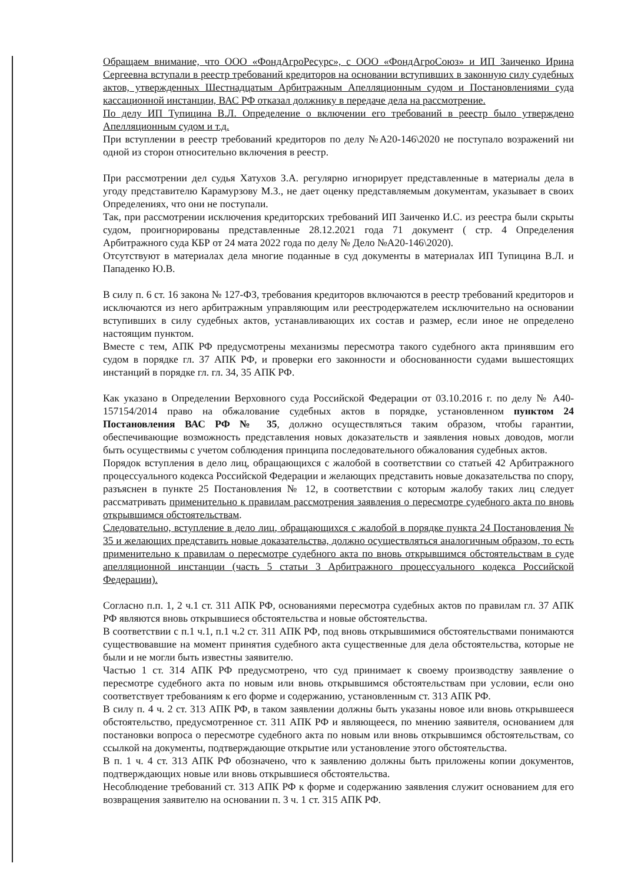Обращаем внимание, что ООО «ФондАгроРесурс», с ООО «ФондАгроСоюз» и ИП Заиченко Ирина Сергеевна вступали в реестр требований кредиторов на основании вступивших в законную силу судебных актов, утвержденных Шестнадцатым Арбитражным Апелляционным судом и Постановлениями суда кассационной инстанции, ВАС РФ отказал должнику в передаче дела на рассмотрение.
По делу ИП Тупицина В.Л. Определение о включении его требований в реестр было утверждено Апелляционным судом и т.д.
При вступлении в реестр требований кредиторов по делу №А20-146\2020 не поступало возражений ни одной из сторон относительно включения в реестр.
При рассмотрении дел судья Хатухов З.А. регулярно игнорирует представленные в материалы дела в угоду представителю Карамурзову М.З., не дает оценку представляемым документам, указывает в своих Определениях, что они не поступали.
Так, при рассмотрении исключения кредиторских требований ИП Заиченко И.С. из реестра были скрыты судом, проигнорированы представленные 28.12.2021 года 71 документ ( стр. 4 Определения Арбитражного суда КБР от 24 мата 2022 года по делу № Дело №А20-146\2020).
Отсутствуют в материалах дела многие поданные в суд документы в материалах ИП Тупицина В.Л. и Пападенко Ю.В.
В силу п. 6 ст. 16 закона № 127-ФЗ, требования кредиторов включаются в реестр требований кредиторов и исключаются из него арбитражным управляющим или реестродержателем исключительно на основании вступивших в силу судебных актов, устанавливающих их состав и размер, если иное не определено настоящим пунктом.
Вместе с тем, АПК РФ предусмотрены механизмы пересмотра такого судебного акта принявшим его судом в порядке гл. 37 АПК РФ, и проверки его законности и обоснованности судами вышестоящих инстанций в порядке гл. гл. 34, 35 АПК РФ.
Как указано в Определении Верховного суда Российской Федерации от 03.10.2016 г. по делу № А40-157154/2014 право на обжалование судебных актов в порядке, установленном пунктом 24 Постановления ВАС РФ № 35, должно осуществляться таким образом, чтобы гарантии, обеспечивающие возможность представления новых доказательств и заявления новых доводов, могли быть осуществимы с учетом соблюдения принципа последовательного обжалования судебных актов.
Порядок вступления в дело лиц, обращающихся с жалобой в соответствии со статьей 42 Арбитражного процессуального кодекса Российской Федерации и желающих представить новые доказательства по спору, разъяснен в пункте 25 Постановления № 12, в соответствии с которым жалобу таких лиц следует рассматривать применительно к правилам рассмотрения заявления о пересмотре судебного акта по вновь открывшимся обстоятельствам.
Следовательно, вступление в дело лиц, обращающихся с жалобой в порядке пункта 24 Постановления № 35 и желающих представить новые доказательства, должно осуществляться аналогичным образом, то есть применительно к правилам о пересмотре судебного акта по вновь открывшимся обстоятельствам в суде апелляционной инстанции (часть 5 статьи 3 Арбитражного процессуального кодекса Российской Федерации).
Согласно п.п. 1, 2 ч.1 ст. 311 АПК РФ, основаниями пересмотра судебных актов по правилам гл. 37 АПК РФ являются вновь открывшиеся обстоятельства и новые обстоятельства.
В соответствии с п.1 ч.1, п.1 ч.2 ст. 311 АПК РФ, под вновь открывшимися обстоятельствами понимаются существовавшие на момент принятия судебного акта существенные для дела обстоятельства, которые не были и не могли быть известны заявителю.
Частью 1 ст. 314 АПК РФ предусмотрено, что суд принимает к своему производству заявление о пересмотре судебного акта по новым или вновь открывшимся обстоятельствам при условии, если оно соответствует требованиям к его форме и содержанию, установленным ст. 313 АПК РФ.
В силу п. 4 ч. 2 ст. 313 АПК РФ, в таком заявлении должны быть указаны новое или вновь открывшееся обстоятельство, предусмотренное ст. 311 АПК РФ и являющееся, по мнению заявителя, основанием для постановки вопроса о пересмотре судебного акта по новым или вновь открывшимся обстоятельствам, со ссылкой на документы, подтверждающие открытие или установление этого обстоятельства.
В п. 1 ч. 4 ст. 313 АПК РФ обозначено, что к заявлению должны быть приложены копии документов, подтверждающих новые или вновь открывшиеся обстоятельства.
Несоблюдение требований ст. 313 АПК РФ к форме и содержанию заявления служит основанием для его возвращения заявителю на основании п. 3 ч. 1 ст. 315 АПК РФ.